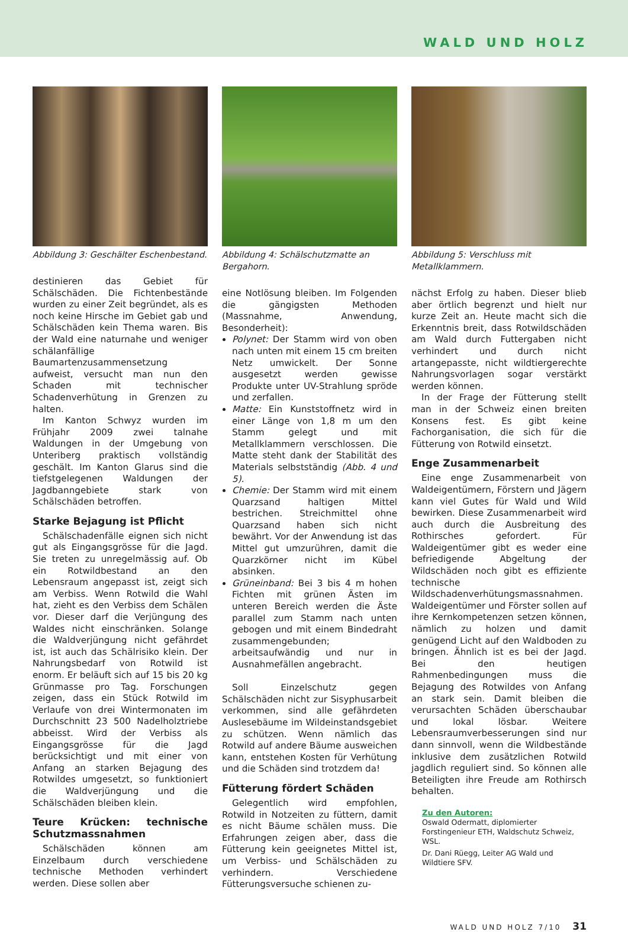WALD UND HOLZ
Abbildung 3: Geschälter Eschenbestand.
destinieren das Gebiet für Schälschäden. Die Fichtenbestände wurden zu einer Zeit begründet, als es noch keine Hirsche im Gebiet gab und Schälschäden kein Thema waren. Bis der Wald eine naturnahe und weniger schälanfällige Baumartenzusammensetzung aufweist, versucht man nun den Schaden mit technischer Schadenverhütung in Grenzen zu halten.
Im Kanton Schwyz wurden im Frühjahr 2009 zwei talnahe Waldungen in der Umgebung von Unteriberg praktisch vollständig geschält. Im Kanton Glarus sind die tiefstgelegenen Waldungen der Jagdbanngebiete stark von Schälschäden betroffen.
Starke Bejagung ist Pflicht
Schälschadenfälle eignen sich nicht gut als Eingangsgrösse für die Jagd. Sie treten zu unregelmässig auf. Ob ein Rotwildbestand an den Lebensraum angepasst ist, zeigt sich am Verbiss. Wenn Rotwild die Wahl hat, zieht es den Verbiss dem Schälen vor. Dieser darf die Verjüngung des Waldes nicht einschränken. Solange die Waldverjüngung nicht gefährdet ist, ist auch das Schälrisiko klein. Der Nahrungsbedarf von Rotwild ist enorm. Er beläuft sich auf 15 bis 20 kg Grünmasse pro Tag. Forschungen zeigen, dass ein Stück Rotwild im Verlaufe von drei Wintermonaten im Durchschnitt 23 500 Nadelholztriebe abbeisst. Wird der Verbiss als Eingangsgrösse für die Jagd berücksichtigt und mit einer von Anfang an starken Bejagung des Rotwildes umgesetzt, so funktioniert die Waldverjüngung und die Schälschäden bleiben klein.
Teure Krücken: technische Schutzmassnahmen
Schälschäden können am Einzelbaum durch verschiedene technische Methoden verhindert werden. Diese sollen aber
Abbildung 4: Schälschutzmatte an Bergahorn.
eine Notlösung bleiben. Im Folgenden die gängigsten Methoden (Massnahme, Anwendung, Besonderheit):
Polynet: Der Stamm wird von oben nach unten mit einem 15 cm breiten Netz umwickelt. Der Sonne ausgesetzt werden gewisse Produkte unter UV-Strahlung spröde und zerfallen.
Matte: Ein Kunststoffnetz wird in einer Länge von 1,8 m um den Stamm gelegt und mit Metallklammern verschlossen. Die Matte steht dank der Stabilität des Materials selbstständig (Abb. 4 und 5).
Chemie: Der Stamm wird mit einem Quarzsand haltigen Mittel bestrichen. Streichmittel ohne Quarzsand haben sich nicht bewährt. Vor der Anwendung ist das Mittel gut umzurühren, damit die Quarzkörner nicht im Kübel absinken.
Grüneinband: Bei 3 bis 4 m hohen Fichten mit grünen Ästen im unteren Bereich werden die Äste parallel zum Stamm nach unten gebogen und mit einem Bindedraht zusammengebunden; arbeitsaufwändig und nur in Ausnahmefällen angebracht.
Soll Einzelschutz gegen Schälschäden nicht zur Sisyphusarbeit verkommen, sind alle gefährdeten Auslesebäume im Wildeinstandsgebiet zu schützen. Wenn nämlich das Rotwild auf andere Bäume ausweichen kann, entstehen Kosten für Verhütung und die Schäden sind trotzdem da!
Fütterung fördert Schäden
Gelegentlich wird empfohlen, Rotwild in Notzeiten zu füttern, damit es nicht Bäume schälen muss. Die Erfahrungen zeigen aber, dass die Fütterung kein geeignetes Mittel ist, um Verbiss- und Schälschäden zu verhindern. Verschiedene Fütterungsversuche schienen zu-
Abbildung 5: Verschluss mit Metallklammern.
nächst Erfolg zu haben. Dieser blieb aber örtlich begrenzt und hielt nur kurze Zeit an. Heute macht sich die Erkenntnis breit, dass Rotwildschäden am Wald durch Futtergaben nicht verhindert und durch nicht artangepasste, nicht wildtiergerechte Nahrungsvorlagen sogar verstärkt werden können.
In der Frage der Fütterung stellt man in der Schweiz einen breiten Konsens fest. Es gibt keine Fachorganisation, die sich für die Fütterung von Rotwild einsetzt.
Enge Zusammenarbeit
Eine enge Zusammenarbeit von Waldeigentümern, Förstern und Jägern kann viel Gutes für Wald und Wild bewirken. Diese Zusammenarbeit wird auch durch die Ausbreitung des Rothirsches gefordert. Für Waldeigentümer gibt es weder eine befriedigende Abgeltung der Wildschäden noch gibt es effiziente technische Wildschadenverhütungsmassnahmen. Waldeigentümer und Förster sollen auf ihre Kernkompetenzen setzen können, nämlich zu holzen und damit genügend Licht auf den Waldboden zu bringen. Ähnlich ist es bei der Jagd. Bei den heutigen Rahmenbedingungen muss die Bejagung des Rotwildes von Anfang an stark sein. Damit bleiben die verursachten Schäden überschaubar und lokal lösbar. Weitere Lebensraumverbesserungen sind nur dann sinnvoll, wenn die Wildbestände inklusive dem zusätzlichen Rotwild jagdlich reguliert sind. So können alle Beteiligten ihre Freude am Rothirsch behalten.
Zu den Autoren:
Oswald Odermatt, diplomierter Forstingenieur ETH, Waldschutz Schweiz, WSL.
Dr. Dani Rüegg, Leiter AG Wald und Wildtiere SFV.
WALD UND HOLZ 7/10 31